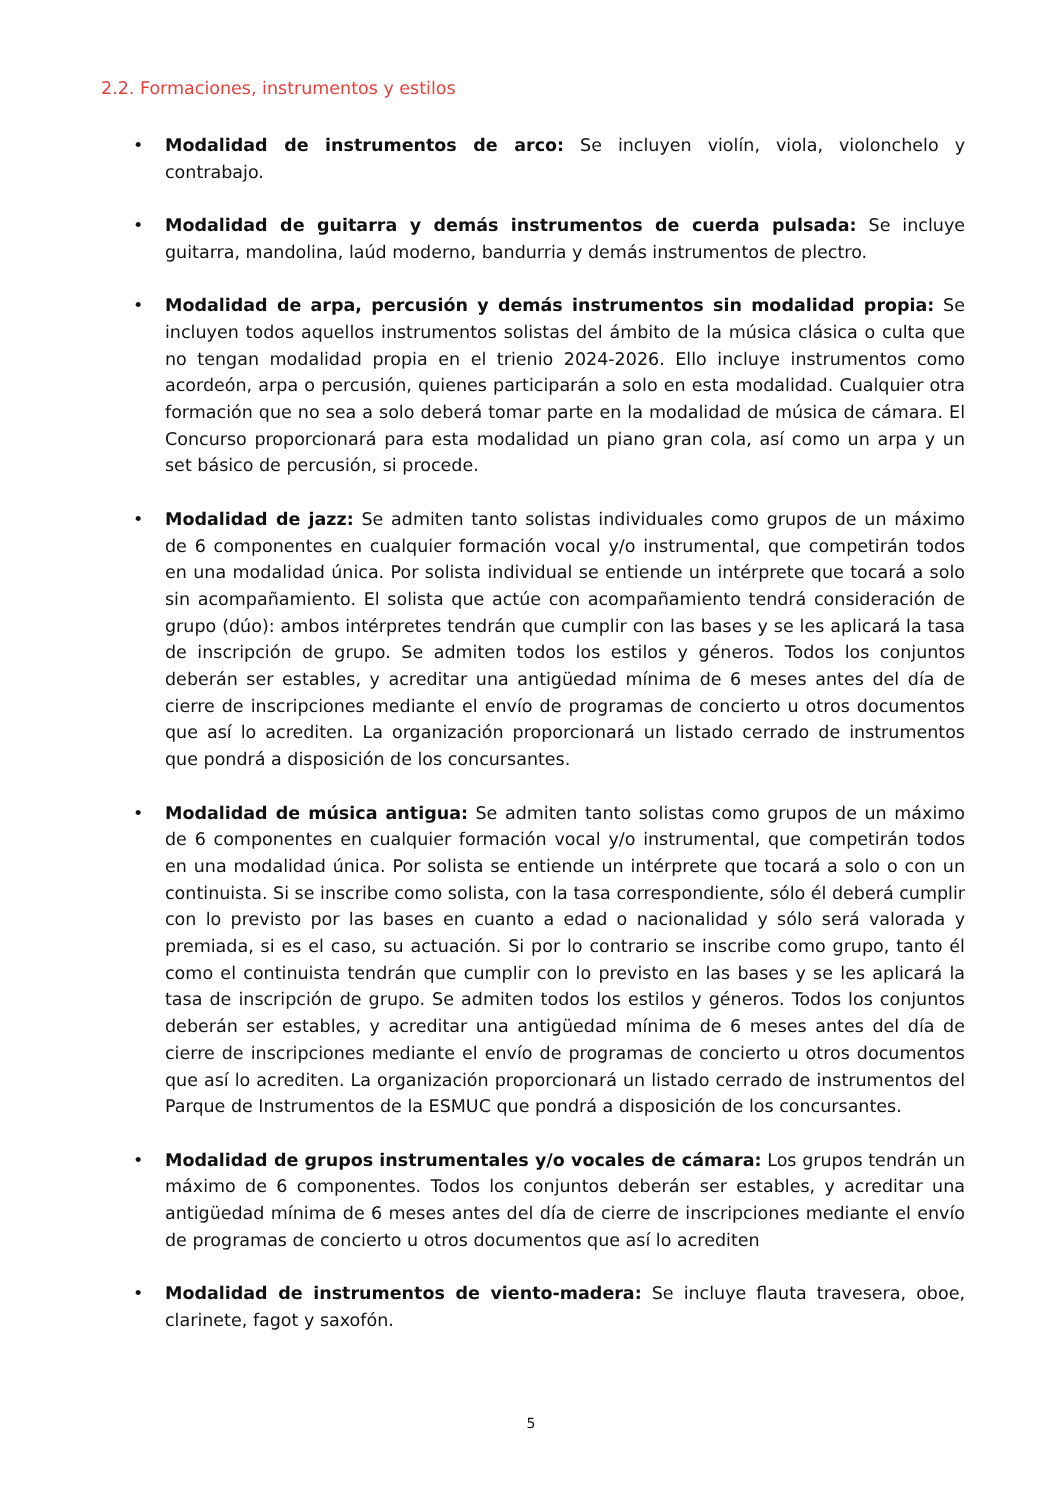2.2. Formaciones, instrumentos y estilos
• Modalidad de instrumentos de arco: Se incluyen violín, viola, violonchelo y contrabajo.
• Modalidad de guitarra y demás instrumentos de cuerda pulsada: Se incluye guitarra, mandolina, laúd moderno, bandurria y demás instrumentos de plectro.
• Modalidad de arpa, percusión y demás instrumentos sin modalidad propia: Se incluyen todos aquellos instrumentos solistas del ámbito de la música clásica o culta que no tengan modalidad propia en el trienio 2024-2026. Ello incluye instrumentos como acordeón, arpa o percusión, quienes participarán a solo en esta modalidad. Cualquier otra formación que no sea a solo deberá tomar parte en la modalidad de música de cámara. El Concurso proporcionará para esta modalidad un piano gran cola, así como un arpa y un set básico de percusión, si procede.
• Modalidad de jazz: Se admiten tanto solistas individuales como grupos de un máximo de 6 componentes en cualquier formación vocal y/o instrumental, que competirán todos en una modalidad única. Por solista individual se entiende un intérprete que tocará a solo sin acompañamiento. El solista que actúe con acompañamiento tendrá consideración de grupo (dúo): ambos intérpretes tendrán que cumplir con las bases y se les aplicará la tasa de inscripción de grupo. Se admiten todos los estilos y géneros. Todos los conjuntos deberán ser estables, y acreditar una antigüedad mínima de 6 meses antes del día de cierre de inscripciones mediante el envío de programas de concierto u otros documentos que así lo acrediten. La organización proporcionará un listado cerrado de instrumentos que pondrá a disposición de los concursantes.
• Modalidad de música antigua: Se admiten tanto solistas como grupos de un máximo de 6 componentes en cualquier formación vocal y/o instrumental, que competirán todos en una modalidad única. Por solista se entiende un intérprete que tocará a solo o con un continuista. Si se inscribe como solista, con la tasa correspondiente, sólo él deberá cumplir con lo previsto por las bases en cuanto a edad o nacionalidad y sólo será valorada y premiada, si es el caso, su actuación. Si por lo contrario se inscribe como grupo, tanto él como el continuista tendrán que cumplir con lo previsto en las bases y se les aplicará la tasa de inscripción de grupo. Se admiten todos los estilos y géneros. Todos los conjuntos deberán ser estables, y acreditar una antigüedad mínima de 6 meses antes del día de cierre de inscripciones mediante el envío de programas de concierto u otros documentos que así lo acrediten. La organización proporcionará un listado cerrado de instrumentos del Parque de Instrumentos de la ESMUC que pondrá a disposición de los concursantes.
• Modalidad de grupos instrumentales y/o vocales de cámara: Los grupos tendrán un máximo de 6 componentes. Todos los conjuntos deberán ser estables, y acreditar una antigüedad mínima de 6 meses antes del día de cierre de inscripciones mediante el envío de programas de concierto u otros documentos que así lo acrediten
• Modalidad de instrumentos de viento-madera: Se incluye flauta travesera, oboe, clarinete, fagot y saxofón.
5